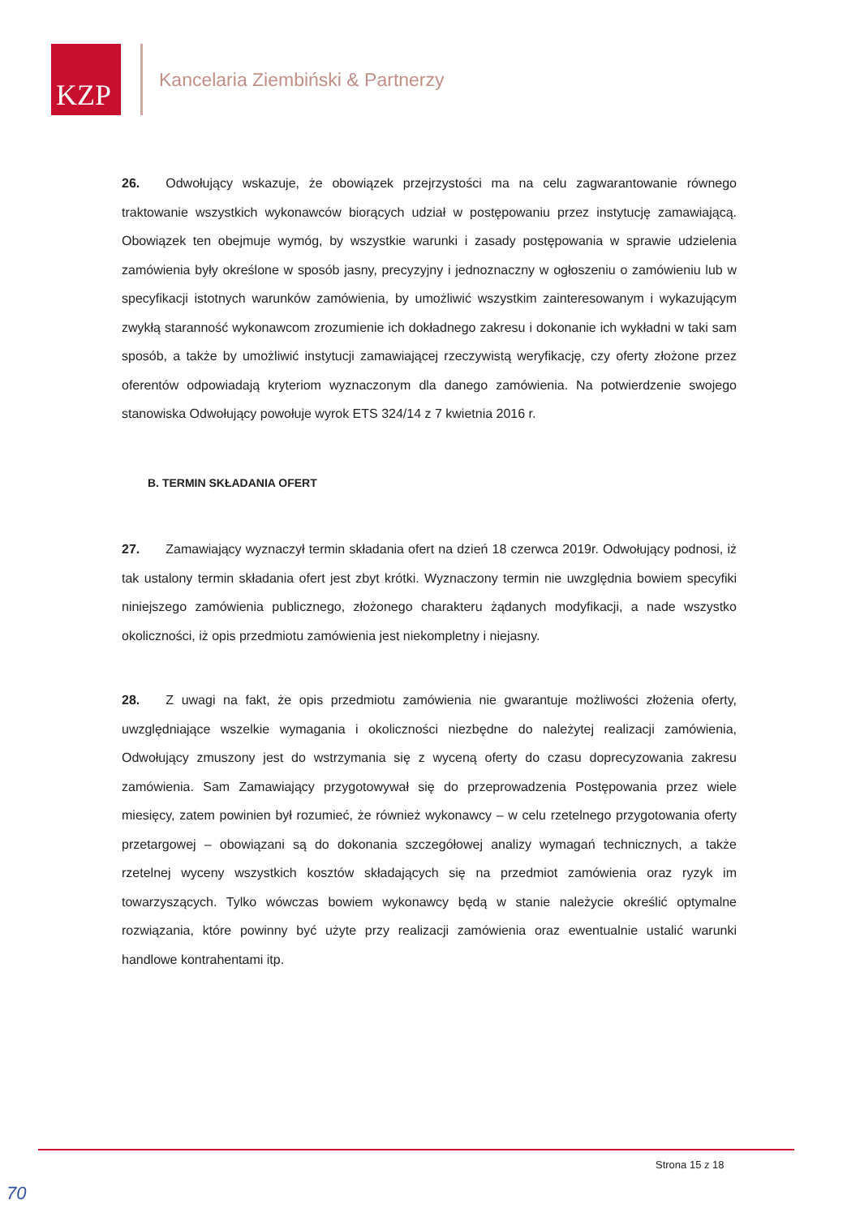KZP
Kancelaria Ziembiński & Partnerzy
26. Odwołujący wskazuje, że obowiązek przejrzystości ma na celu zagwarantowanie równego traktowanie wszystkich wykonawców biorących udział w postępowaniu przez instytucję zamawiającą. Obowiązek ten obejmuje wymóg, by wszystkie warunki i zasady postępowania w sprawie udzielenia zamówienia były określone w sposób jasny, precyzyjny i jednoznaczny w ogłoszeniu o zamówieniu lub w specyfikacji istotnych warunków zamówienia, by umożliwić wszystkim zainteresowanym i wykazującym zwykłą staranność wykonawcom zrozumienie ich dokładnego zakresu i dokonanie ich wykładni w taki sam sposób, a także by umożliwić instytucji zamawiającej rzeczywistą weryfikację, czy oferty złożone przez oferentów odpowiadają kryteriom wyznaczonym dla danego zamówienia. Na potwierdzenie swojego stanowiska Odwołujący powołuje wyrok ETS 324/14 z 7 kwietnia 2016 r.
B. TERMIN SKŁADANIA OFERT
27. Zamawiający wyznaczył termin składania ofert na dzień 18 czerwca 2019r. Odwołujący podnosi, iż tak ustalony termin składania ofert jest zbyt krótki. Wyznaczony termin nie uwzględnia bowiem specyfiki niniejszego zamówienia publicznego, złożonego charakteru żądanych modyfikacji, a nade wszystko okoliczności, iż opis przedmiotu zamówienia jest niekompletny i niejasny.
28. Z uwagi na fakt, że opis przedmiotu zamówienia nie gwarantuje możliwości złożenia oferty, uwzględniające wszelkie wymagania i okoliczności niezbędne do należytej realizacji zamówienia, Odwołujący zmuszony jest do wstrzymania się z wyceną oferty do czasu doprecyzowania zakresu zamówienia. Sam Zamawiający przygotowywał się do przeprowadzenia Postępowania przez wiele miesięcy, zatem powinien był rozumieć, że również wykonawcy – w celu rzetelnego przygotowania oferty przetargowej – obowiązani są do dokonania szczegółowej analizy wymagań technicznych, a także rzetelnej wyceny wszystkich kosztów składających się na przedmiot zamówienia oraz ryzyk im towarzyszących. Tylko wówczas bowiem wykonawcy będą w stanie należycie określić optymalne rozwiązania, które powinny być użyte przy realizacji zamówienia oraz ewentualnie ustalić warunki handlowe kontrahentami itp.
Strona 15 z 18
70